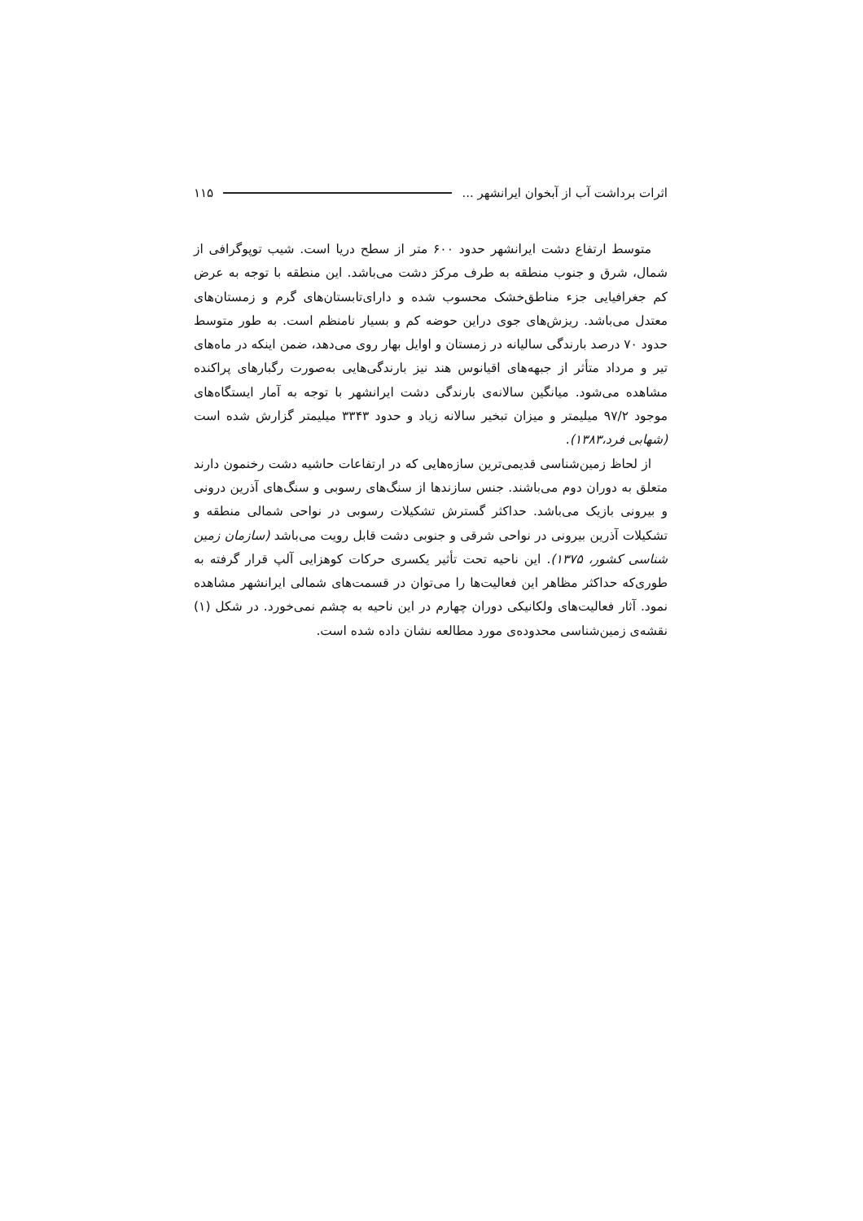اثرات برداشت آب از آبخوان ایرانشهر ... ۱۱۵
متوسط ارتفاع دشت ایرانشهر حدود ۶۰۰ متر از سطح دریا است. شیب توپوگرافی از شمال، شرق و جنوب منطقه به طرف مرکز دشت می‌باشد. این منطقه با توجه به عرض کم جغرافیایی جزء مناطق‌خشک محسوب شده و دارای‌تابستان‌های گرم و زمستان‌های معتدل می‌باشد. ریزش‌های جوی دراین حوضه کم و بسیار نامنظم است. به طور متوسط حدود ۷۰ درصد بارندگی سالیانه در زمستان و اوایل بهار روی می‌دهد، ضمن اینکه در ماه‌های تیر و مرداد متأثر از جبهه‌های اقیانوس هند نیز بارندگی‌هایی به‌صورت رگبارهای پراکنده مشاهده می‌شود. میانگین سالانه‌ی بارندگی دشت ایرانشهر با توجه به آمار ایستگاه‌های موجود ۹۷/۲ میلیمتر و میزان تبخیر سالانه زیاد و حدود ۳۳۴۳ میلیمتر گزارش شده است (شهابی فرد،۱۳۸۳).
از لحاظ زمین‌شناسی قدیمی‌ترین سازه‌هایی که در ارتفاعات حاشیه دشت رخنمون دارند متعلق به دوران دوم می‌باشند. جنس سازندها از سنگ‌های رسوبی و سنگ‌های آذرین درونی و بیرونی بازیک می‌باشد. حداکثر گسترش تشکیلات رسوبی در نواحی شمالی منطقه و تشکیلات آذرین بیرونی در نواحی شرقی و جنوبی دشت قابل رویت می‌باشد (سازمان زمین شناسی کشور، ۱۳۷۵). این ناحیه تحت تأثیر یکسری حرکات کوهزایی آلپ قرار گرفته به طوری‌که حداکثر مظاهر این فعالیت‌ها را می‌توان در قسمت‌های شمالی ایرانشهر مشاهده نمود. آثار فعالیت‌های ولکانیکی دوران چهارم در این ناحیه به چشم نمی‌خورد. در شکل (۱) نقشه‌ی زمین‌شناسی محدوده‌ی مورد مطالعه نشان داده شده است.